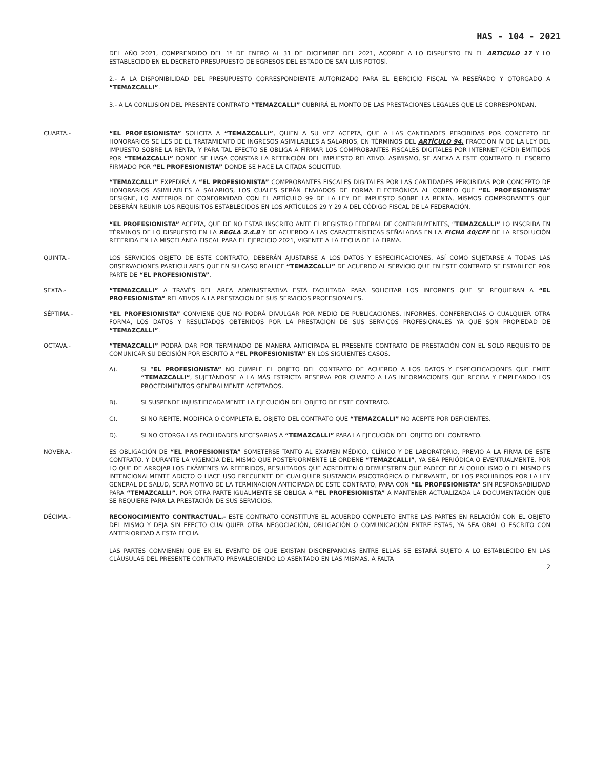HAS - 104 - 2021
DEL AÑO 2021, COMPRENDIDO DEL 1º DE ENERO AL 31 DE DICIEMBRE DEL 2021, ACORDE A LO DISPUESTO EN EL ARTICULO 17 Y LO ESTABLECIDO EN EL DECRETO PRESUPUESTO DE EGRESOS DEL ESTADO DE SAN LUIS POTOSÍ.
2.- A LA DISPONIBILIDAD DEL PRESUPUESTO CORRESPONDIENTE AUTORIZADO PARA EL EJERCICIO FISCAL YA RESEÑADO Y OTORGADO A “TEMAZCALLI”.
3.- A LA CONLUSION DEL PRESENTE CONTRATO “TEMAZCALLI” CUBRIRÁ EL MONTO DE LAS PRESTACIONES LEGALES QUE LE CORRESPONDAN.
CUARTA.- “EL PROFESIONISTA” SOLICITA A “TEMAZCALLI”, QUIEN A SU VEZ ACEPTA, QUE A LAS CANTIDADES PERCIBIDAS POR CONCEPTO DE HONORARIOS SE LES DE EL TRATAMIENTO DE INGRESOS ASIMILABLES A SALARIOS, EN TÉRMINOS DEL ARTÍCULO 94, FRACCIÓN IV DE LA LEY DEL IMPUESTO SOBRE LA RENTA, Y PARA TAL EFECTO SE OBLIGA A FIRMAR LOS COMPROBANTES FISCALES DIGITALES POR INTERNET (CFDI) EMITIDOS POR “TEMAZCALLI” DONDE SE HAGA CONSTAR LA RETENCIÓN DEL IMPUESTO RELATIVO. ASIMISMO, SE ANEXA A ESTE CONTRATO EL ESCRITO FIRMADO POR “EL PROFESIONISTA” DONDE SE HACE LA CITADA SOLICITUD.
“TEMAZCALLI” EXPEDIRÁ A “EL PROFESIONISTA” COMPROBANTES FISCALES DIGITALES POR LAS CANTIDADES PERCIBIDAS POR CONCEPTO DE HONORARIOS ASIMILABLES A SALARIOS, LOS CUALES SERÁN ENVIADOS DE FORMA ELECTRÓNICA AL CORREO QUE “EL PROFESIONISTA” DESIGNE, LO ANTERIOR DE CONFORMIDAD CON EL ARTÍCULO 99 DE LA LEY DE IMPUESTO SOBRE LA RENTA, MISMOS COMPROBANTES QUE DEBERÁN REUNIR LOS REQUISITOS ESTABLECIDOS EN LOS ARTÍCULOS 29 Y 29 A DEL CÓDIGO FISCAL DE LA FEDERACIÓN.
“EL PROFESIONISTA” ACEPTA, QUE DE NO ESTAR INSCRITO ANTE EL REGISTRO FEDERAL DE CONTRIBUYENTES, “TEMAZCALLI” LO INSCRIBA EN TÉRMINOS DE LO DISPUESTO EN LA REGLA 2.4.8 Y DE ACUERDO A LAS CARACTERÍSTICAS SEÑALADAS EN LA FICHA 40/CFF DE LA RESOLUCIÓN REFERIDA EN LA MISCELÁNEA FISCAL PARA EL EJERCICIO 2021, VIGENTE A LA FECHA DE LA FIRMA.
QUINTA.- LOS SERVICIOS OBJETO DE ESTE CONTRATO, DEBERÁN AJUSTARSE A LOS DATOS Y ESPECIFICACIONES, ASÍ COMO SUJETARSE A TODAS LAS OBSERVACIONES PARTICULARES QUE EN SU CASO REALICE “TEMAZCALLI” DE ACUERDO AL SERVICIO QUE EN ESTE CONTRATO SE ESTABLECE POR PARTE DE “EL PROFESIONISTA”.
SEXTA.- “TEMAZCALLI” A TRAVÉS DEL AREA ADMINISTRATIVA ESTÁ FACULTADA PARA SOLICITAR LOS INFORMES QUE SE REQUIERAN A “EL PROFESIONISTA” RELATIVOS A LA PRESTACION DE SUS SERVICIOS PROFESIONALES.
SÉPTIMA.- “EL PROFESIONISTA” CONVIENE QUE NO PODRÁ DIVULGAR POR MEDIO DE PUBLICACIONES, INFORMES, CONFERENCIAS O CUALQUIER OTRA FORMA, LOS DATOS Y RESULTADOS OBTENIDOS POR LA PRESTACION DE SUS SERVICOS PROFESIONALES YA QUE SON PROPIEDAD DE “TEMAZCALLI”.
OCTAVA.- “TEMAZCALLI” PODRÁ DAR POR TERMINADO DE MANERA ANTICIPADA EL PRESENTE CONTRATO DE PRESTACIÓN CON EL SOLO REQUISITO DE COMUNICAR SU DECISIÓN POR ESCRITO A “EL PROFESIONISTA” EN LOS SIGUIENTES CASOS.
A). SI “EL PROFESIONISTA” NO CUMPLE EL OBJETO DEL CONTRATO DE ACUERDO A LOS DATOS Y ESPECIFICACIONES QUE EMITE “TEMAZCALLI“, SUJETÁNDOSE A LA MÁS ESTRICTA RESERVA POR CUANTO A LAS INFORMACIONES QUE RECIBA Y EMPLEANDO LOS PROCEDIMIENTOS GENERALMENTE ACEPTADOS.
B). SI SUSPENDE INJUSTIFICADAMENTE LA EJECUCIÓN DEL OBJETO DE ESTE CONTRATO.
C). SI NO REPITE, MODIFICA O COMPLETA EL OBJETO DEL CONTRATO QUE “TEMAZCALLI” NO ACEPTE POR DEFICIENTES.
D). SI NO OTORGA LAS FACILIDADES NECESARIAS A “TEMAZCALLI” PARA LA EJECUCIÓN DEL OBJETO DEL CONTRATO.
NOVENA.- ES OBLIGACIÓN DE “EL PROFESIONISTA” SOMETERSE TANTO AL EXAMEN MÉDICO, CLÍNICO Y DE LABORATORIO, PREVIO A LA FIRMA DE ESTE CONTRATO, Y DURANTE LA VIGENCIA DEL MISMO QUE POSTERIORMENTE LE ORDENE “TEMAZCALLI”, YA SEA PERIÓDICA O EVENTUALMENTE, POR LO QUE DE ARROJAR LOS EXÁMENES YA REFERIDOS, RESULTADOS QUE ACREDITEN O DEMUESTREN QUE PADECE DE ALCOHOLISMO O EL MISMO ES INTENCIONALMENTE ADICTO O HACE USO FRECUENTE DE CUALQUIER SUSTANCIA PSICOTRÓPICA O ENERVANTE, DE LOS PROHIBIDOS POR LA LEY GENERAL DE SALUD, SERÁ MOTIVO DE LA TERMINACION ANTICIPADA DE ESTE CONTRATO, PARA CON “EL PROFESIONISTA” SIN RESPONSABILIDAD PARA “TEMAZCALLI”. POR OTRA PARTE IGUALMENTE SE OBLIGA A “EL PROFESIONISTA” A MANTENER ACTUALIZADA LA DOCUMENTACIÓN QUE SE REQUIERE PARA LA PRESTACIÓN DE SUS SERVICIOS.
DÉCIMA.- RECONOCIMIENTO CONTRACTUAL.- ESTE CONTRATO CONSTITUYE EL ACUERDO COMPLETO ENTRE LAS PARTES EN RELACIÓN CON EL OBJETO DEL MISMO Y DEJA SIN EFECTO CUALQUIER OTRA NEGOCIACIÓN, OBLIGACIÓN O COMUNICACIÓN ENTRE ESTAS, YA SEA ORAL O ESCRITO CON ANTERIORIDAD A ESTA FECHA.
LAS PARTES CONVIENEN QUE EN EL EVENTO DE QUE EXISTAN DISCREPANCIAS ENTRE ELLAS SE ESTARÁ SUJETO A LO ESTABLECIDO EN LAS CLÁUSULAS DEL PRESENTE CONTRATO PREVALECIENDO LO ASENTADO EN LAS MISMAS, A FALTA
2